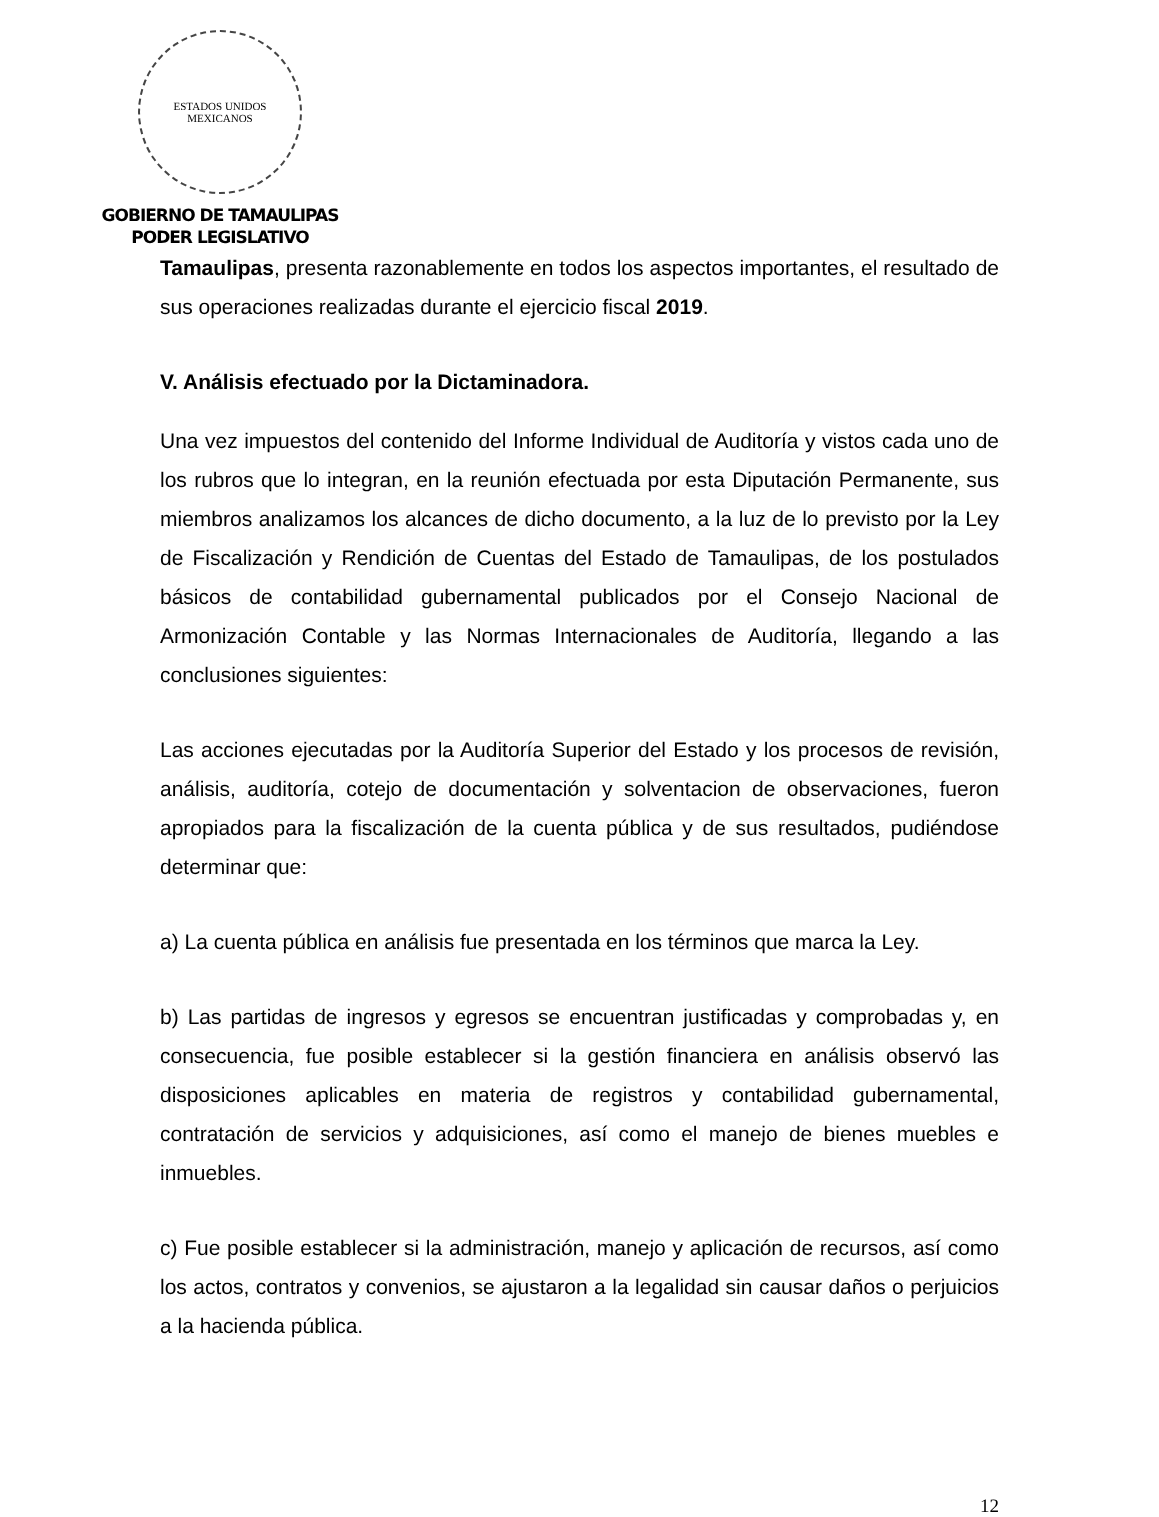ESTADOS UNIDOS MEXICANOS
GOBIERNO DE TAMAULIPAS
PODER LEGISLATIVO
Tamaulipas, presenta razonablemente en todos los aspectos importantes, el resultado de sus operaciones realizadas durante el ejercicio fiscal 2019.
V. Análisis efectuado por la Dictaminadora.
Una vez impuestos del contenido del Informe Individual de Auditoría y vistos cada uno de los rubros que lo integran, en la reunión efectuada por esta Diputación Permanente, sus miembros analizamos los alcances de dicho documento, a la luz de lo previsto por la Ley de Fiscalización y Rendición de Cuentas del Estado de Tamaulipas, de los postulados básicos de contabilidad gubernamental publicados por el Consejo Nacional de Armonización Contable y las Normas Internacionales de Auditoría, llegando a las conclusiones siguientes:
Las acciones ejecutadas por la Auditoría Superior del Estado y los procesos de revisión, análisis, auditoría, cotejo de documentación y solventacion de observaciones, fueron apropiados para la fiscalización de la cuenta pública y de sus resultados, pudiéndose determinar que:
a) La cuenta pública en análisis fue presentada en los términos que marca la Ley.
b) Las partidas de ingresos y egresos se encuentran justificadas y comprobadas y, en consecuencia, fue posible establecer si la gestión financiera en análisis observó las disposiciones aplicables en materia de registros y contabilidad gubernamental, contratación de servicios y adquisiciones, así como el manejo de bienes muebles e inmuebles.
c) Fue posible establecer si la administración, manejo y aplicación de recursos, así como los actos, contratos y convenios, se ajustaron a la legalidad sin causar daños o perjuicios a la hacienda pública.
12